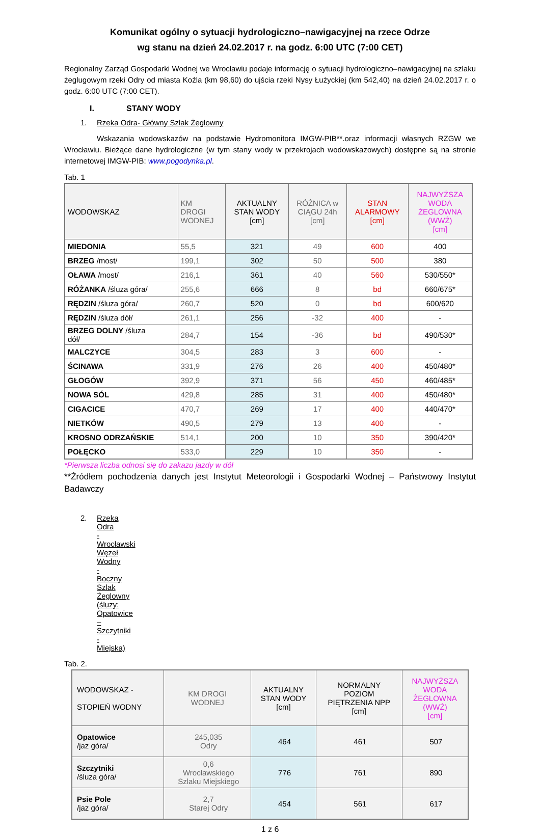Komunikat ogólny o sytuacji hydrologiczno–nawigacyjnej na rzece Odrze
wg stanu na dzień 24.02.2017 r. na godz. 6:00 UTC (7:00 CET)
Regionalny Zarząd Gospodarki Wodnej we Wrocławiu podaje informację o sytuacji hydrologiczno–nawigacyjnej na szlaku żeglugowym rzeki Odry od miasta Koźla (km 98,60) do ujścia rzeki Nysy Łużyckiej (km 542,40) na dzień 24.02.2017 r. o godz. 6:00 UTC (7:00 CET).
I. STANY WODY
1. Rzeka Odra- Główny Szlak Żeglowny
Wskazania wodowskazów na podstawie Hydromonitora IMGW-PIB**.oraz informacji własnych RZGW we Wrocławiu. Bieżące dane hydrologiczne (w tym stany wody w przekrojach wodowskazowych) dostępne są na stronie internetowej IMGW-PIB: www.pogodynka.pl.
Tab. 1
| WODOWSKAZ | KM DROGI WODNEJ | AKTUALNY STAN WODY [cm] | RÓŻNICA w CIĄGU 24h [cm] | STAN ALARMOWY [cm] | NAJWYŻSZA WODA ŻEGLOWNA (WWŻ) [cm] |
| --- | --- | --- | --- | --- | --- |
| MIEDONIA | 55,5 | 321 | 49 | 600 | 400 |
| BRZEG /most/ | 199,1 | 302 | 50 | 500 | 380 |
| OŁAWA /most/ | 216,1 | 361 | 40 | 560 | 530/550* |
| RÓŻANKA /śluza góra/ | 255,6 | 666 | 8 | bd | 660/675* |
| RĘDZIN /śluza góra/ | 260,7 | 520 | 0 | bd | 600/620 |
| RĘDZIN /śluza dół/ | 261,1 | 256 | -32 | 400 | - |
| BRZEG DOLNY /śluza dół/ | 284,7 | 154 | -36 | bd | 490/530* |
| MALCZYCE | 304,5 | 283 | 3 | 600 | - |
| ŚCINAWA | 331,9 | 276 | 26 | 400 | 450/480* |
| GŁOGÓW | 392,9 | 371 | 56 | 450 | 460/485* |
| NOWA SÓL | 429,8 | 285 | 31 | 400 | 450/480* |
| CIGACICE | 470,7 | 269 | 17 | 400 | 440/470* |
| NIETKÓW | 490,5 | 279 | 13 | 400 | - |
| KROSNO ODRZAŃSKIE | 514,1 | 200 | 10 | 350 | 390/420* |
| POŁĘCKO | 533,0 | 229 | 10 | 350 | - |
*Pierwsza liczba odnosi się do zakazu jazdy w dół
**Źródłem pochodzenia danych jest Instytut Meteorologii i Gospodarki Wodnej – Państwowy Instytut Badawczy
2. Rzeka Odra - Wrocławski Węzeł Wodny - Boczny Szlak Żeglowny (śluzy: Opatowice – Szczytniki - Miejska)
Tab. 2.
| WODOWSKAZ - STOPIEŃ WODNY | KM DROGI WODNEJ | AKTUALNY STAN WODY [cm] | NORMALNY POZIOM PIĘTRZENIA NPP [cm] | NAJWYŻSZA WODA ŻEGLOWNA (WWŻ) [cm] |
| --- | --- | --- | --- | --- |
| Opatowice /jaz góra/ | 245,035 Odry | 464 | 461 | 507 |
| Szczytniki /śluza góra/ | 0,6 Wrocławskiego Szlaku Miejskiego | 776 | 761 | 890 |
| Psie Pole /jaz góra/ | 2,7 Starej Odry | 454 | 561 | 617 |
1 z 6